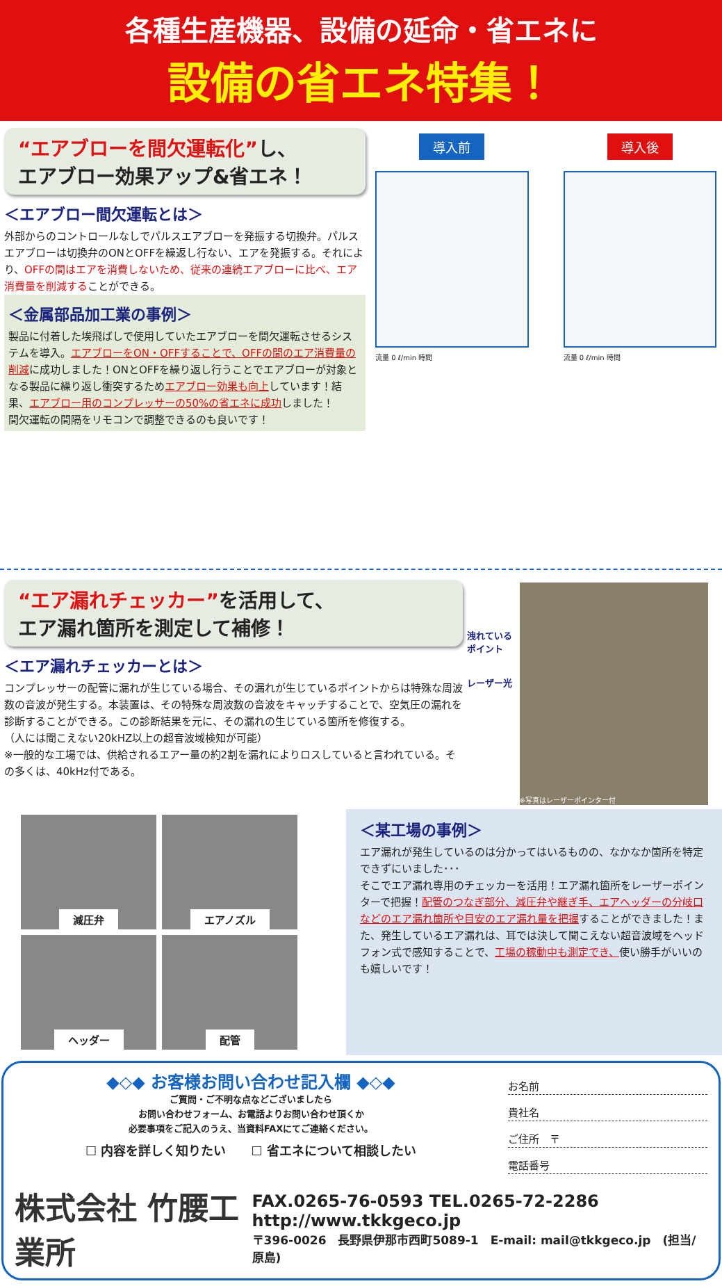各種生産機器、設備の延命・省エネに
設備の省エネ特集！
“エアブローを間欠運転化”し、
エアブロー効果アップ&省エネ！
＜エアブロー間欠運転とは＞
外部からのコントロールなしでパルスエアブローを発振する切換弁。パルスエアブローは切換弁のONとOFFを繰返し行ない、エアを発振する。それにより、OFFの間はエアを消費しないため、従来の連続エアブローに比べ、エア消費量を削減することができる。
＜金属部品加工業の事例＞
製品に付着した埃飛ばしで使用していたエアブローを間欠運転させるシステムを導入。エアブローをON・OFFすることで、OFFの間のエア消費量の削減に成功しました！ONとOFFを繰り返し行うことでエアブローが対象となる製品に繰り返し衝突するためエアブロー効果も向上しています！結果、エアブロー用のコンプレッサーの50%の省エネに成功しました！
間欠運転の間隔をリモコンで調整できるのも良いです！
導入前
流量 0 ℓ/min 時間
導入後
流量 0 ℓ/min 時間
“エア漏れチェッカー”を活用して、
エア漏れ箇所を測定して補修！
＜エア漏れチェッカーとは＞
コンプレッサーの配管に漏れが生じている場合、その漏れが生じているポイントからは特殊な周波数の音波が発生する。本装置は、その特殊な周波数の音波をキャッチすることで、空気圧の漏れを診断することができる。この診断結果を元に、その漏れの生じている箇所を修復する。
（人には聞こえない20kHZ以上の超音波域検知が可能）
※一般的な工場では、供給されるエアー量の約2割を漏れによりロスしていると言われている。その多くは、40kHz付である。
洩れている ポイント
レーザー光
※写真はレーザーポインター付
減圧弁
エアノズル
ヘッダー
配管
＜某工場の事例＞
エア漏れが発生しているのは分かってはいるものの、なかなか箇所を特定できずにいました･･･
そこでエア漏れ専用のチェッカーを活用！エア漏れ箇所をレーザーポインターで把握！配管のつなぎ部分、減圧弁や継ぎ手、エアヘッダーの分岐口などのエア漏れ箇所や目安のエア漏れ量を把握することができました！また、発生しているエア漏れは、耳では決して聞こえない超音波域をヘッドフォン式で感知することで、工場の稼動中も測定でき、使い勝手がいいのも嬉しいです！
◆◇◆ お客様お問い合わせ記入欄 ◆◇◆
ご質問・ご不明な点などございましたら
お問い合わせフォーム、お電話よりお問い合わせ頂くか
必要事項をご記入のうえ、当資料FAXにてご連絡ください。
☐ 内容を詳しく知りたい　　☐ 省エネについて相談したい
お名前
貴社名
ご住所　〒
電話番号
株式会社 竹腰工業所
FAX.0265-76-0593 TEL.0265-72-2286 http://www.tkkgeco.jp
〒396-0026　長野県伊那市西町5089-1　E-mail: mail@tkkgeco.jp　(担当/原島)